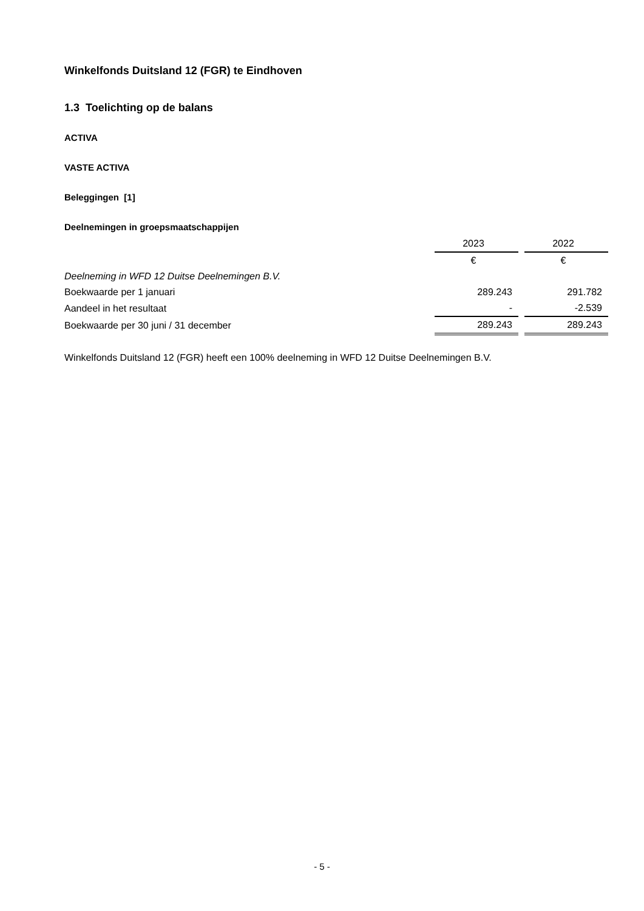Winkelfonds Duitsland 12 (FGR) te Eindhoven
1.3 Toelichting op de balans
ACTIVA
VASTE ACTIVA
Beleggingen [1]
Deelnemingen in groepsmaatschappijen
| | 2023 | | 2022 |
| | € | | € |
| Deelneming in WFD 12 Duitse Deelnemingen B.V. | | | |
| Boekwaarde per 1 januari | 289.243 | | 291.782 |
| Aandeel in het resultaat | - | | -2.539 |
| Boekwaarde per 30 juni / 31 december | 289.243 | | 289.243 |
Winkelfonds Duitsland 12 (FGR) heeft een 100% deelneming in WFD 12 Duitse Deelnemingen B.V.
- 5 -